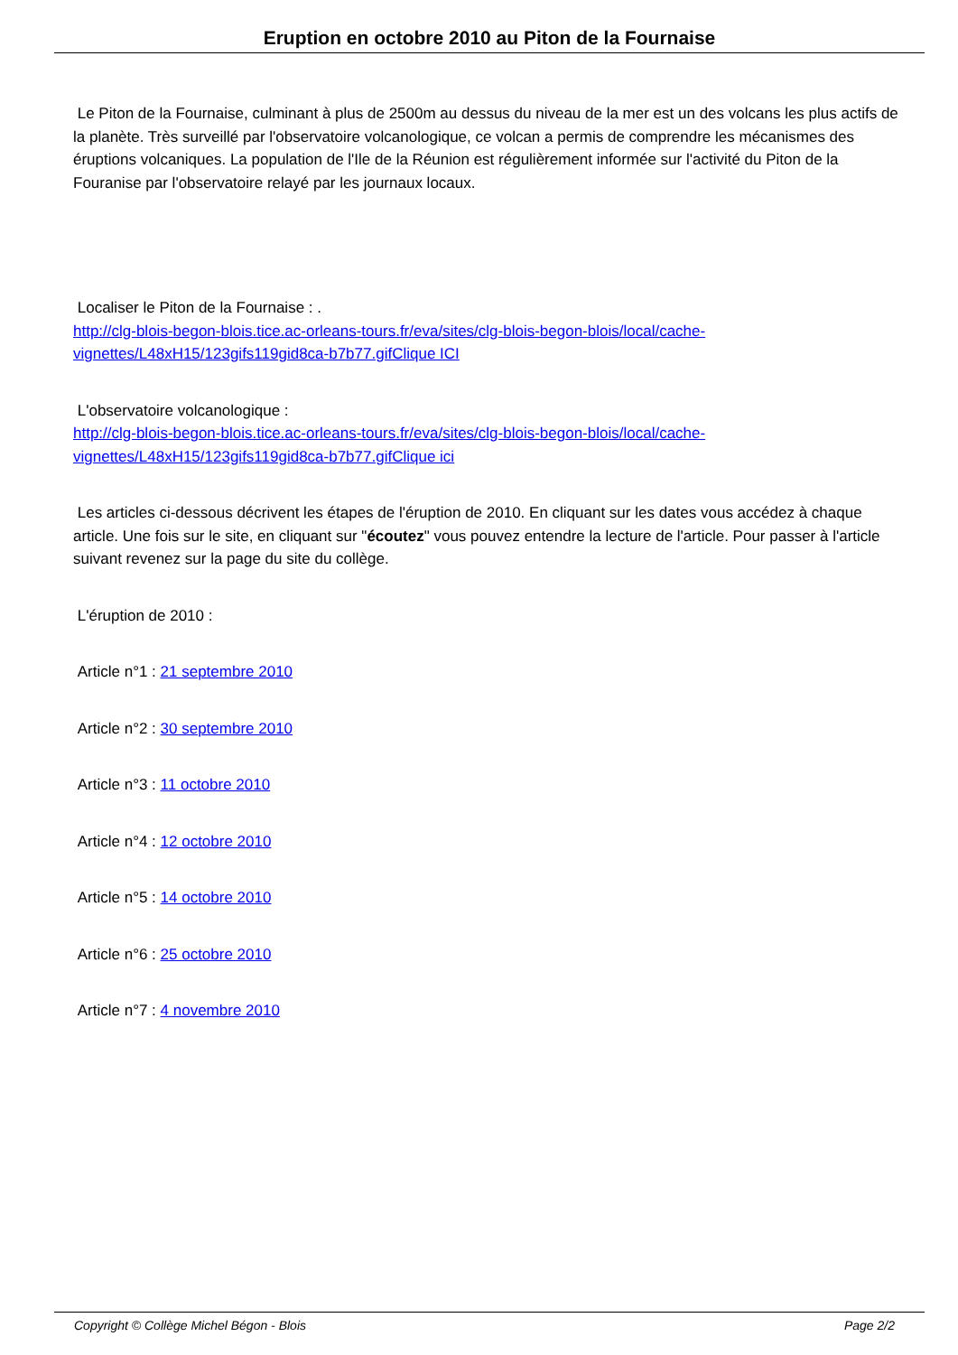Eruption en octobre 2010 au Piton de la Fournaise
Le Piton de la Fournaise, culminant à plus de 2500m au dessus du niveau de la mer est un des volcans les plus actifs de la planète. Très surveillé par l'observatoire volcanologique, ce volcan a permis de comprendre les mécanismes des éruptions volcaniques. La population de l'Ile de la Réunion est régulièrement informée sur l'activité du Piton de la Fouranise par l'observatoire relayé par les journaux locaux.
Localiser le Piton de la Fournaise : .
http://clg-blois-begon-blois.tice.ac-orleans-tours.fr/eva/sites/clg-blois-begon-blois/local/cache-vignettes/L48xH15/123gifs119gid8ca-b7b77.gifClique ICI
L'observatoire volcanologique :
http://clg-blois-begon-blois.tice.ac-orleans-tours.fr/eva/sites/clg-blois-begon-blois/local/cache-vignettes/L48xH15/123gifs119gid8ca-b7b77.gifClique ici
Les articles ci-dessous décrivent les étapes de l'éruption de 2010. En cliquant sur les dates vous accédez à chaque article. Une fois sur le site, en cliquant sur "écoutez" vous pouvez entendre la lecture de l'article. Pour passer à l'article suivant revenez sur la page du site du collège.
L'éruption de 2010 :
Article n°1 : 21 septembre 2010
Article n°2 : 30 septembre 2010
Article n°3 : 11 octobre 2010
Article n°4 : 12 octobre 2010
Article n°5 : 14 octobre 2010
Article n°6 : 25 octobre 2010
Article n°7 : 4 novembre 2010
Copyright © Collège Michel Bégon - Blois Page 2/2